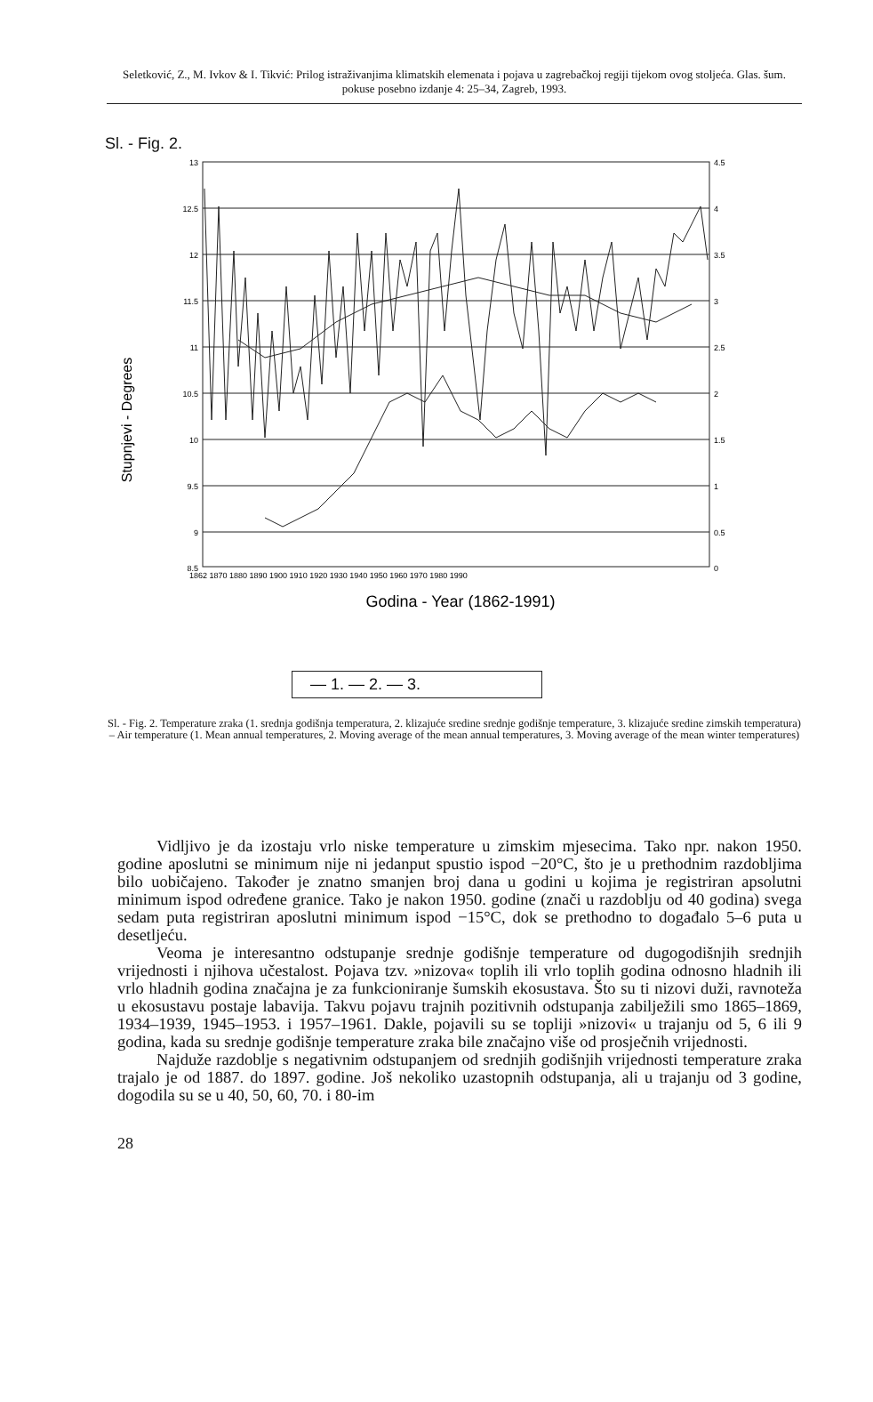Seletković, Z., M. Ivkov & I. Tikvić: Prilog istraživanjima klimatskih elemenata i pojava u zagrebačkoj regiji tijekom ovog stoljeća. Glas. šum. pokuse posebno izdanje 4: 25–34, Zagreb, 1993.
Sl. - Fig. 2.
Stupnjevi - Degrees
13
12.5
12
11.5
11
10.5
10
9.5
9
8.5
4.5
4
3.5
3
2.5
2
1.5
1
0.5
0
1862 1870 1880 1890 1900 1910 1920 1930 1940 1950 1960 1970 1980 1990
Godina - Year (1862-1991)
— 1. — 2. — 3.
Sl. - Fig. 2. Temperature zraka (1. srednja godišnja temperatura, 2. klizajuće sredine srednje godišnje temperature, 3. klizajuće sredine zimskih temperatura) – Air temperature (1. Mean annual temperatures, 2. Moving average of the mean annual temperatures, 3. Moving average of the mean winter temperatures)
Vidljivo je da izostaju vrlo niske temperature u zimskim mjesecima. Tako npr. nakon 1950. godine aposlutni se minimum nije ni jedanput spustio ispod −20°C, što je u prethodnim razdobljima bilo uobičajeno. Također je znatno smanjen broj dana u godini u kojima je registriran apsolutni minimum ispod određene granice. Tako je nakon 1950. godine (znači u razdoblju od 40 godina) svega sedam puta registriran aposlutni minimum ispod −15°C, dok se prethodno to događalo 5–6 puta u desetljeću.
Veoma je interesantno odstupanje srednje godišnje temperature od dugogodišnjih srednjih vrijednosti i njihova učestalost. Pojava tzv. »nizova« toplih ili vrlo toplih godina odnosno hladnih ili vrlo hladnih godina značajna je za funkcioniranje šumskih ekosustava. Što su ti nizovi duži, ravnoteža u ekosustavu postaje labavija. Takvu pojavu trajnih pozitivnih odstupanja zabilježili smo 1865–1869, 1934–1939, 1945–1953. i 1957–1961. Dakle, pojavili su se topliji »nizovi« u trajanju od 5, 6 ili 9 godina, kada su srednje godišnje temperature zraka bile značajno više od prosječnih vrijednosti.
Najduže razdoblje s negativnim odstupanjem od srednjih godišnjih vrijednosti temperature zraka trajalo je od 1887. do 1897. godine. Još nekoliko uzastopnih odstupanja, ali u trajanju od 3 godine, dogodila su se u 40, 50, 60, 70. i 80-im
28